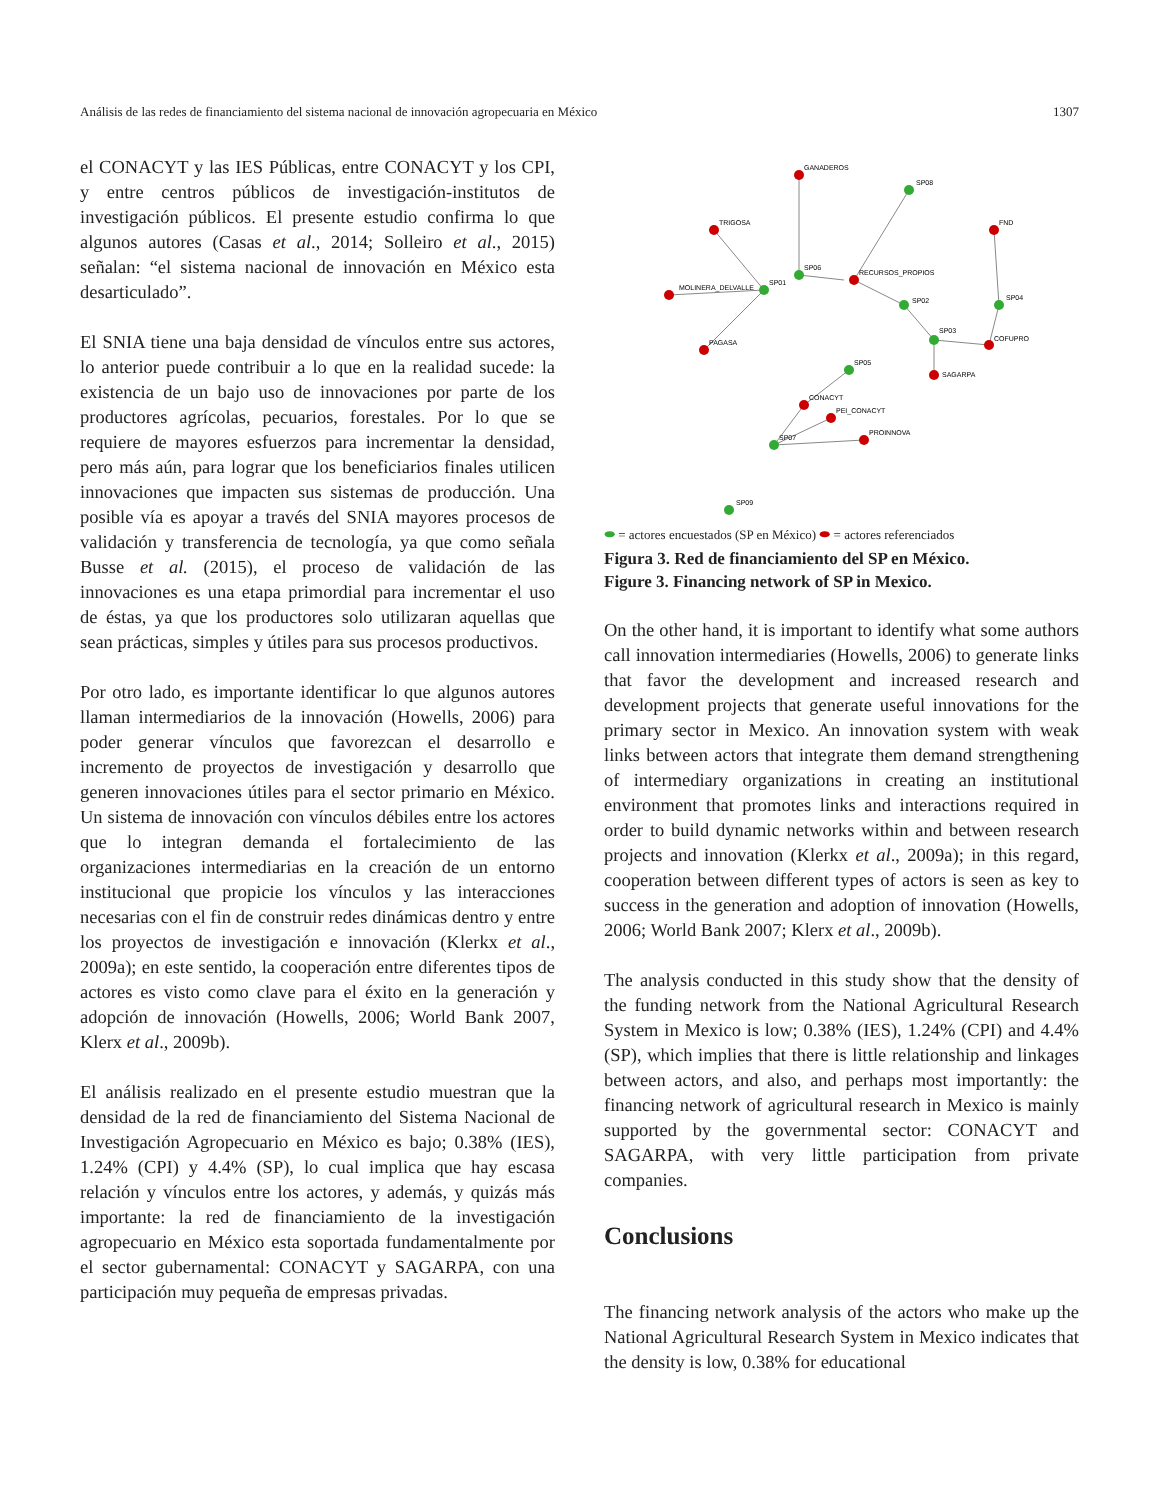Análisis de las redes de financiamiento del sistema nacional de innovación agropecuaria en México 1307
el CONACYT y las IES Públicas, entre CONACYT y los CPI, y entre centros públicos de investigación-institutos de investigación públicos. El presente estudio confirma lo que algunos autores (Casas et al., 2014; Solleiro et al., 2015) señalan: “el sistema nacional de innovación en México esta desarticulado”.
El SNIA tiene una baja densidad de vínculos entre sus actores, lo anterior puede contribuir a lo que en la realidad sucede: la existencia de un bajo uso de innovaciones por parte de los productores agrícolas, pecuarios, forestales. Por lo que se requiere de mayores esfuerzos para incrementar la densidad, pero más aún, para lograr que los beneficiarios finales utilicen innovaciones que impacten sus sistemas de producción. Una posible vía es apoyar a través del SNIA mayores procesos de validación y transferencia de tecnología, ya que como señala Busse et al. (2015), el proceso de validación de las innovaciones es una etapa primordial para incrementar el uso de éstas, ya que los productores solo utilizaran aquellas que sean prácticas, simples y útiles para sus procesos productivos.
Por otro lado, es importante identificar lo que algunos autores llaman intermediarios de la innovación (Howells, 2006) para poder generar vínculos que favorezcan el desarrollo e incremento de proyectos de investigación y desarrollo que generen innovaciones útiles para el sector primario en México. Un sistema de innovación con vínculos débiles entre los actores que lo integran demanda el fortalecimiento de las organizaciones intermediarias en la creación de un entorno institucional que propicie los vínculos y las interacciones necesarias con el fin de construir redes dinámicas dentro y entre los proyectos de investigación e innovación (Klerkx et al., 2009a); en este sentido, la cooperación entre diferentes tipos de actores es visto como clave para el éxito en la generación y adopción de innovación (Howells, 2006; World Bank 2007, Klerx et al., 2009b).
El análisis realizado en el presente estudio muestran que la densidad de la red de financiamiento del Sistema Nacional de Investigación Agropecuario en México es bajo; 0.38% (IES), 1.24% (CPI) y 4.4% (SP), lo cual implica que hay escasa relación y vínculos entre los actores, y además, y quizás más importante: la red de financiamiento de la investigación agropecuario en México esta soportada fundamentalmente por el sector gubernamental: CONACYT y SAGARPA, con una participación muy pequeña de empresas privadas.
GANADEROS
SP08
TRIGOSA
FND
SP06
RECURSOS_PROPIOS
MOLINERA_DELVALLE
SP01
SP02
SP04
SP03
COFUPRO
PAGASA
SAGARPA
SP05
CONACYT
PEI_CONACYT
PROINNOVA
SP07
SP09
⬬ = actores encuestados (SP en México) ⬬ = actores referenciados
Figura 3. Red de financiamiento del SP en México.
Figure 3. Financing network of SP in Mexico.
On the other hand, it is important to identify what some authors call innovation intermediaries (Howells, 2006) to generate links that favor the development and increased research and development projects that generate useful innovations for the primary sector in Mexico. An innovation system with weak links between actors that integrate them demand strengthening of intermediary organizations in creating an institutional environment that promotes links and interactions required in order to build dynamic networks within and between research projects and innovation (Klerkx et al., 2009a); in this regard, cooperation between different types of actors is seen as key to success in the generation and adoption of innovation (Howells, 2006; World Bank 2007; Klerx et al., 2009b).
The analysis conducted in this study show that the density of the funding network from the National Agricultural Research System in Mexico is low; 0.38% (IES), 1.24% (CPI) and 4.4% (SP), which implies that there is little relationship and linkages between actors, and also, and perhaps most importantly: the financing network of agricultural research in Mexico is mainly supported by the governmental sector: CONACYT and SAGARPA, with very little participation from private companies.
Conclusions
The financing network analysis of the actors who make up the National Agricultural Research System in Mexico indicates that the density is low, 0.38% for educational